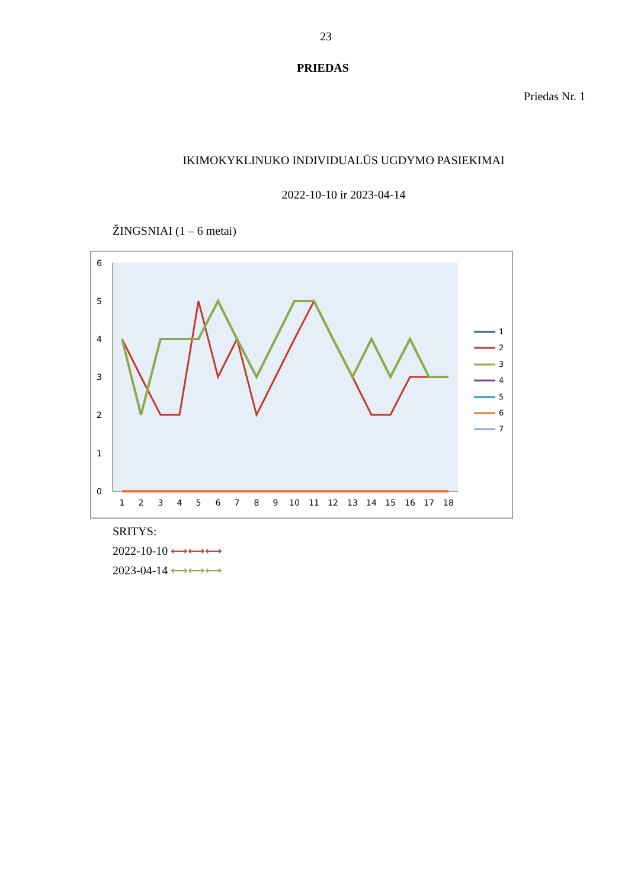23
PRIEDAS
Priedas Nr. 1
IKIMOKYKLINUKO INDIVIDUALŪS UGDYMO PASIEKIMAI
2022-10-10 ir 2023-04-14
ŽINGSNIAI (1 – 6 metai)
0
1
2
3
4
5
6
1
2
3
4
5
6
7
8
9
10
11
12
13
14
15
16
17
18
1
2
3
4
5
6
7
SRITYS:
2022-10-10 ⟷⟷⟷
2023-04-14 ⟷⟷⟷